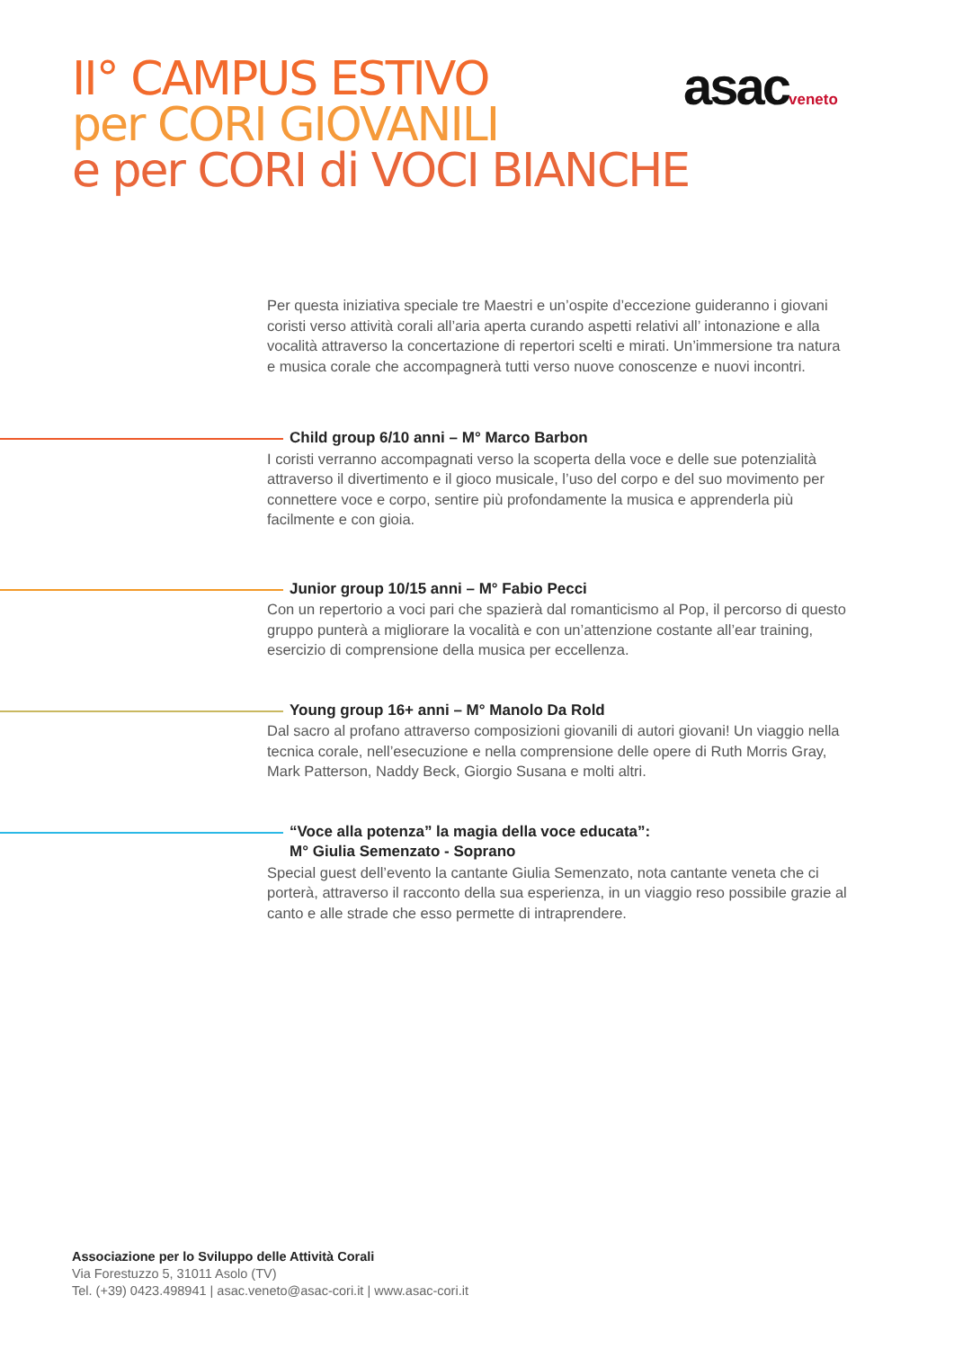II° CAMPUS ESTIVO
per CORI GIOVANILI
e per CORI di VOCI BIANCHE
asacveneto
Per questa iniziativa speciale tre Maestri e un’ospite d’eccezione guideranno i giovani coristi verso attività corali all’aria aperta curando aspetti relativi all’ intonazione e alla vocalità attraverso la concertazione di repertori scelti e mirati. Un’immersione tra natura e musica corale che accompagnerà tutti verso nuove conoscenze e nuovi incontri.
Child group 6/10 anni – M° Marco Barbon
I coristi verranno accompagnati verso la scoperta della voce e delle sue potenzialità attraverso il divertimento e il gioco musicale, l’uso del corpo e del suo movimento per connettere voce e corpo, sentire più profondamente la musica e apprenderla più facilmente e con gioia.
Junior group 10/15 anni – M° Fabio Pecci
Con un repertorio a voci pari che spazierà dal romanticismo al Pop, il percorso di questo gruppo punterà a migliorare la vocalità e con un’attenzione costante all’ear training, esercizio di comprensione della musica per eccellenza.
Young group 16+ anni – M° Manolo Da Rold
Dal sacro al profano attraverso composizioni giovanili di autori giovani! Un viaggio nella tecnica corale, nell’esecuzione e nella comprensione delle opere di Ruth Morris Gray, Mark Patterson, Naddy Beck, Giorgio Susana e molti altri.
“Voce alla potenza” la magia della voce educata”:
M° Giulia Semenzato - Soprano
Special guest dell’evento la cantante Giulia Semenzato, nota cantante veneta che ci porterà, attraverso il racconto della sua esperienza, in un viaggio reso possibile grazie al canto e alle strade che esso permette di intraprendere.
Associazione per lo Sviluppo delle Attività Corali
Via Forestuzzo 5, 31011 Asolo (TV)
Tel. (+39) 0423.498941 | asac.veneto@asac-cori.it | www.asac-cori.it